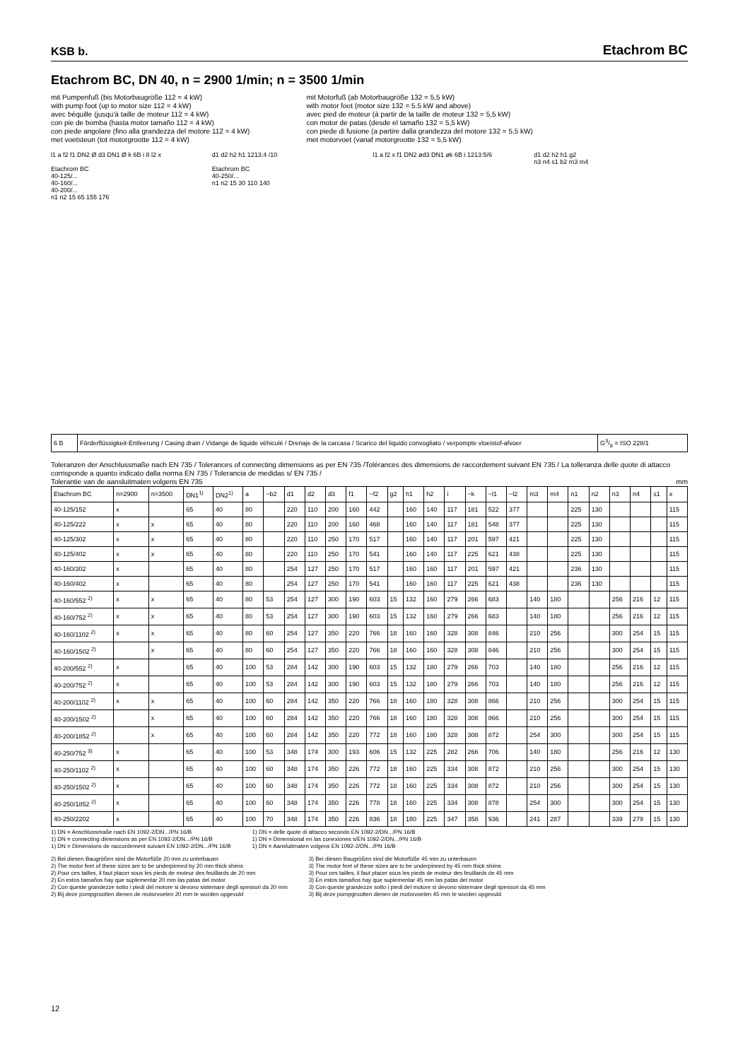KSB b.
Etachrom BC
Etachrom BC, DN 40, n = 2900 1/min; n = 3500 1/min
mit Pumpenfuß (bis Motorbaugröße 112 = 4 kW)
with pump foot (up to motor size 112 = 4 kW)
avec béquille (jusqu'à taille de moteur 112 = 4 kW)
con pie de bomba (hasta motor tamaño 112 = 4 kW)
con piede angolare (fino alla grandezza del motore 112 = 4 kW)
met voetsteun (tot motorgrootte 112 = 4 kW)
mit Motorfuß (ab Motorbaugröße 132 = 5,5 kW)
with motor foot (motor size 132 = 5.5 kW and above)
avec pied de moteur (à partir de la taille de moteur 132 = 5,5 kW)
con motor de patas (desde el tamaño 132 = 5,5 kW)
con piede di fusione (a partire dalla grandezza del motore 132 = 5,5 kW)
met motorvoet (vanaf motorgrootte 132 = 5,5 kW)
l1 a f2 f1 DN2 Ø d3 DN1 Ø k 6B i 8 l2 x
Etachrom BC
40-125/...
40-160/...
40-200/...
n1 n2 15 65 155 176
d1 d2 h2 h1 1213:4 /10
Etachrom BC
40-250/...
n1 n2 15 30 110 140
l1 a f2 x f1 DN2 ød3 DN1 øk 6B i 1213:5/6
d1 d2 h2 h1 g2
n3 n4 s1 b2 m3 m4
| 6 B | Förderflüssigkeit-Entleerung / Casing drain / Vidange de liquide véhiculé / Drenaje de la carcasa / Scarico del liquido convogliato / verpompte vloeistof-afvoer | G3/8 = ISO 228/1 |
Toleranzen der Anschlussmaße nach EN 735 / Tolerances of connecting dimensions as per EN 735 /Tolérances des dimensions de raccordement suivant EN 735 / La tolleranza delle quote di attacco corrisponde a quanto indicato dalla norma EN 735 / Tolerancia de medidas s/ EN 735 /
Tolerantie van de aansluitmaten volgens EN 735 mm
| Etachrom BC | n=2900 | n=3500 | DN1<sup>1)</sup> | DN2<sup>1)</sup> | a | ~b2 | d1 | d2 | d3 | f1 | ~f2 | g2 | h1 | h2 | i | ~k | ~l1 | ~l2 | m3 | m4 | n1 | n2 | n3 | n4 | s1 | x |
| --- | --- | --- | --- | --- | --- | --- | --- | --- | --- | --- | --- | --- | --- | --- | --- | --- | --- | --- | --- | --- | --- | --- | --- | --- | --- | --- |
| 40-125/152 | x | | 65 | 40 | 80 | | 220 | 110 | 200 | 160 | 442 | | 160 | 140 | 117 | 181 | 522 | 377 | | | 225 | 130 | | | | 115 |
| 40-125/222 | x | x | 65 | 40 | 80 | | 220 | 110 | 200 | 160 | 468 | | 160 | 140 | 117 | 181 | 548 | 377 | | | 225 | 130 | | | | 115 |
| 40-125/302 | x | x | 65 | 40 | 80 | | 220 | 110 | 250 | 170 | 517 | | 160 | 140 | 117 | 201 | 597 | 421 | | | 225 | 130 | | | | 115 |
| 40-125/402 | x | x | 65 | 40 | 80 | | 220 | 110 | 250 | 170 | 541 | | 160 | 140 | 117 | 225 | 621 | 438 | | | 225 | 130 | | | | 115 |
| 40-160/302 | x | | 65 | 40 | 80 | | 254 | 127 | 250 | 170 | 517 | | 160 | 160 | 117 | 201 | 597 | 421 | | | 236 | 130 | | | | 115 |
| 40-160/402 | x | | 65 | 40 | 80 | | 254 | 127 | 250 | 170 | 541 | | 160 | 160 | 117 | 225 | 621 | 438 | | | 236 | 130 | | | | 115 |
| 40-160/552 <sup>2)</sup> | x | x | 65 | 40 | 80 | 53 | 254 | 127 | 300 | 190 | 603 | 15 | 132 | 160 | 279 | 266 | 683 | | 140 | 180 | | | 256 | 216 | 12 | 115 |
| 40-160/752 <sup>2)</sup> | x | x | 65 | 40 | 80 | 53 | 254 | 127 | 300 | 190 | 603 | 15 | 132 | 160 | 279 | 266 | 683 | | 140 | 180 | | | 256 | 216 | 12 | 115 |
| 40-160/1102 <sup>2)</sup> | x | x | 65 | 40 | 80 | 60 | 254 | 127 | 350 | 220 | 766 | 18 | 160 | 160 | 328 | 308 | 846 | | 210 | 256 | | | 300 | 254 | 15 | 115 |
| 40-160/1502 <sup>2)</sup> | | x | 65 | 40 | 80 | 60 | 254 | 127 | 350 | 220 | 766 | 18 | 160 | 160 | 328 | 308 | 846 | | 210 | 256 | | | 300 | 254 | 15 | 115 |
| 40-200/552 <sup>2)</sup> | x | | 65 | 40 | 100 | 53 | 284 | 142 | 300 | 190 | 603 | 15 | 132 | 180 | 279 | 266 | 703 | | 140 | 180 | | | 256 | 216 | 12 | 115 |
| 40-200/752 <sup>2)</sup> | x | | 65 | 40 | 100 | 53 | 284 | 142 | 300 | 190 | 603 | 15 | 132 | 180 | 279 | 266 | 703 | | 140 | 180 | | | 256 | 216 | 12 | 115 |
| 40-200/1102 <sup>2)</sup> | x | x | 65 | 40 | 100 | 60 | 284 | 142 | 350 | 220 | 766 | 18 | 160 | 180 | 328 | 308 | 866 | | 210 | 256 | | | 300 | 254 | 15 | 115 |
| 40-200/1502 <sup>2)</sup> | | x | 65 | 40 | 100 | 60 | 284 | 142 | 350 | 220 | 766 | 18 | 160 | 180 | 328 | 308 | 866 | | 210 | 256 | | | 300 | 254 | 15 | 115 |
| 40-200/1852 <sup>2)</sup> | | x | 65 | 40 | 100 | 60 | 284 | 142 | 350 | 220 | 772 | 18 | 160 | 180 | 328 | 308 | 872 | | 254 | 300 | | | 300 | 254 | 15 | 115 |
| 40-250/752 <sup>3)</sup> | x | | 65 | 40 | 100 | 53 | 348 | 174 | 300 | 193 | 606 | 15 | 132 | 225 | 282 | 266 | 706 | | 140 | 180 | | | 256 | 216 | 12 | 130 |
| 40-250/1102 <sup>2)</sup> | x | | 65 | 40 | 100 | 60 | 348 | 174 | 350 | 226 | 772 | 18 | 160 | 225 | 334 | 308 | 872 | | 210 | 256 | | | 300 | 254 | 15 | 130 |
| 40-250/1502 <sup>2)</sup> | x | | 65 | 40 | 100 | 60 | 348 | 174 | 350 | 226 | 772 | 18 | 160 | 225 | 334 | 308 | 872 | | 210 | 256 | | | 300 | 254 | 15 | 130 |
| 40-250/1852 <sup>2)</sup> | x | | 65 | 40 | 100 | 60 | 348 | 174 | 350 | 226 | 778 | 18 | 160 | 225 | 334 | 308 | 878 | | 254 | 300 | | | 300 | 254 | 15 | 130 |
| 40-250/2202 | x | | 65 | 40 | 100 | 70 | 348 | 174 | 350 | 226 | 836 | 18 | 180 | 225 | 347 | 358 | 936 | | 241 | 287 | | | 339 | 279 | 15 | 130 |
1) DN = Anschlussmaße nach EN 1092-2/DN.../PN 16/B
1) DN = connecting dimensions as per EN 1092-2/DN.../PN 16/B
1) DN = Dimensions de raccordement suivant EN 1092-2/DN.../PN 16/B
1) DN = delle quote di attacco secondo EN 1092-2/DN.../PN 16/B
1) DN = Dimensional en las conexiones s/EN 1092-2/DN.../PN 16/B
1) DN = Aansluitmaten volgens EN 1092-2/DN.../PN 16/B
2) Bei diesen Baugrößen sind die Motorfüße 20 mm zu unterbauen
2) The motor feet of these sizes are to be underpinned by 20 mm thick shims
2) Pour ces tailles, il faut placer sous les pieds de moteur des feuillards de 20 mm
2) En estos tamaños hay que suplementar 20 mm las patas del motor
2) Con queste grandezze sotto i piedi del motore si devono sistemare degli spessori da 20 mm
2) Bij deze pompgrootten dienen de motorvoeten 20 mm te worden opgevuld
3) Bei diesen Baugrößen sind die Motorfüße 45 mm zu unterbauen
3) The motor feet of these sizes are to be underpinned by 45 mm thick shims
3) Pour ces tailles, il faut placer sous les pieds de moteur des feuillards de 45 mm
3) En estos tamaños hay que suplementar 45 mm las patas del motor
3) Con queste grandezze sotto i piedi del motore si devono sistemare degli spessori da 45 mm
3) Bij deze pompgrootten dienen de motorvoeten 45 mm te worden opgevuld
12